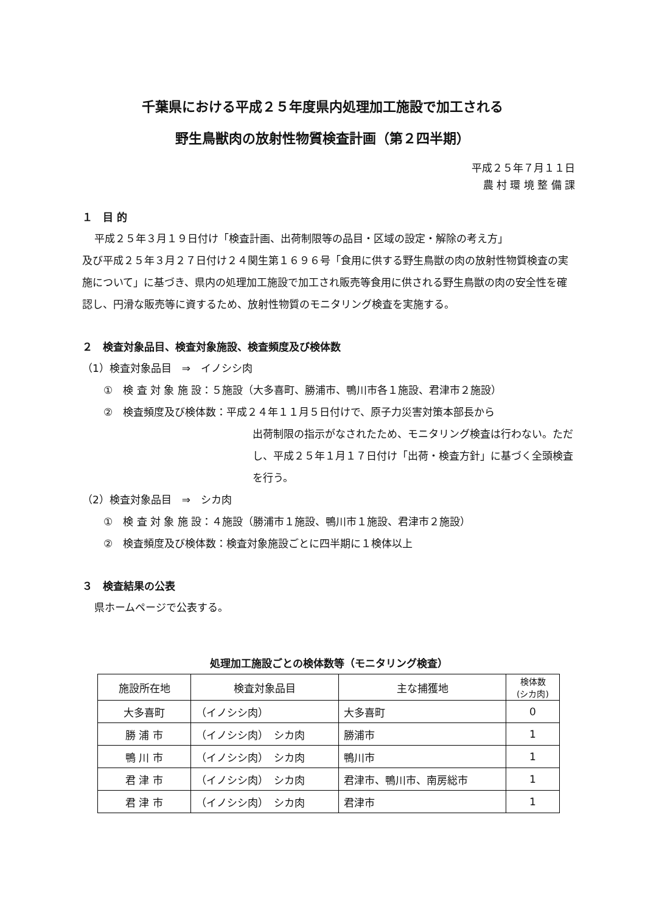千葉県における平成２５年度県内処理加工施設で加工される
野生鳥獣肉の放射性物質検査計画（第２四半期）
平成２５年７月１１日
農 村 環 境 整 備 課
１　目 的
平成２５年３月１９日付け「検査計画、出荷制限等の品目・区域の設定・解除の考え方」
及び平成２５年３月２７日付け２４関生第１６９６号「食用に供する野生鳥獣の肉の放射性物質検査の実施について」に基づき、県内の処理加工施設で加工され販売等食用に供される野生鳥獣の肉の安全性を確認し、円滑な販売等に資するため、放射性物質のモニタリング検査を実施する。
２　検査対象品目、検査対象施設、検査頻度及び検体数
（1）検査対象品目　⇒　イノシシ肉
①　検 査 対 象 施 設：５施設（大多喜町、勝浦市、鴨川市各１施設、君津市２施設）
②　検査頻度及び検体数：平成２４年１１月５日付けで、原子力災害対策本部長から
出荷制限の指示がなされたため、モニタリング検査は行わない。ただし、平成２５年１月１７日付け「出荷・検査方針」に基づく全頭検査を行う。
（2）検査対象品目　⇒　シカ肉
①　検 査 対 象 施 設：４施設（勝浦市１施設、鴨川市１施設、君津市２施設）
②　検査頻度及び検体数：検査対象施設ごとに四半期に１検体以上
３　検査結果の公表
県ホームページで公表する。
処理加工施設ごとの検体数等（モニタリング検査）
| 施設所在地 | 検査対象品目 | 主な捕獲地 | 検体数 (シカ肉) |
| --- | --- | --- | --- |
| 大多喜町 | （イノシシ肉） | 大多喜町 | 0 |
| 勝 浦 市 | （イノシシ肉） シカ肉 | 勝浦市 | 1 |
| 鴨 川 市 | （イノシシ肉） シカ肉 | 鴨川市 | 1 |
| 君 津 市 | （イノシシ肉） シカ肉 | 君津市、鴨川市、南房総市 | 1 |
| 君 津 市 | （イノシシ肉） シカ肉 | 君津市 | 1 |